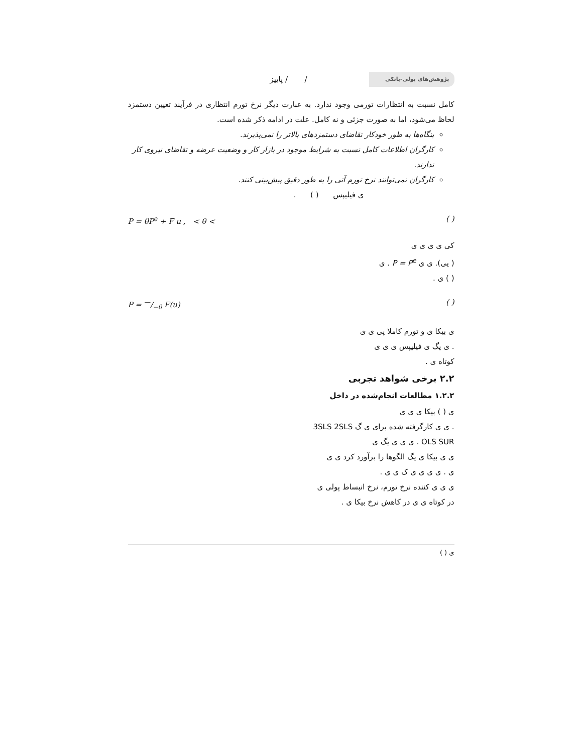پژوهش‌های پولی-بانکی / / پاییز
کامل نسبت به انتظارات تورمی وجود ندارد. به عبارت دیگر نرخ تورم انتظاری در فرآیند تعیین دستمزد لحاظ می‌شود، اما به صورت جزئی و نه کامل. علت در ادامه ذکر شده است.
بنگاه‌ها به طور خودکار تقاضای دستمزدهای بالاتر را نمی‌پذیرند.
کارگران اطلاعات کامل نسبت به شرایط موجود در بازار کار و وضعیت عرضه و تقاضای نیروی کار ندارند.
کارگران نمی‌توانند نرخ تورم آتی را به طور دقیق پیش‌بینی کنند.
ی فیلیپس ( ) .
( ) P = θP<sup>e</sup> + F u , < θ <
کی ی ی ی ی
( یی). ی ی P = P<sup>e</sup> . ی
( ) ی .
( ) P = —/−θ F(u)
ی بیکا ی و تورم کاملا پی ی ی
. ی یگ ی فیلیپس ی ی ی
کوتاه ی .
۲.۲ برخی شواهد تجربی
۱.۲.۲ مطالعات انجام‌شده در داخل
ی ( ) بیکا ی ی ی
. ی ی کارگرفته شده برای ی گ 3SLS 2SLS
OLS SUR . ی ی ی یگ ی
ی ی بیکا ی یگ الگوها را برآورد کرد ی ی
ی . ی ی ی ی ک ی ی .
ی ی ی کننده نرخ تورم، نرخ انبساط پولی ی
در کوتاه ی ی در کاهش نرخ بیکا ی .
ی ( )